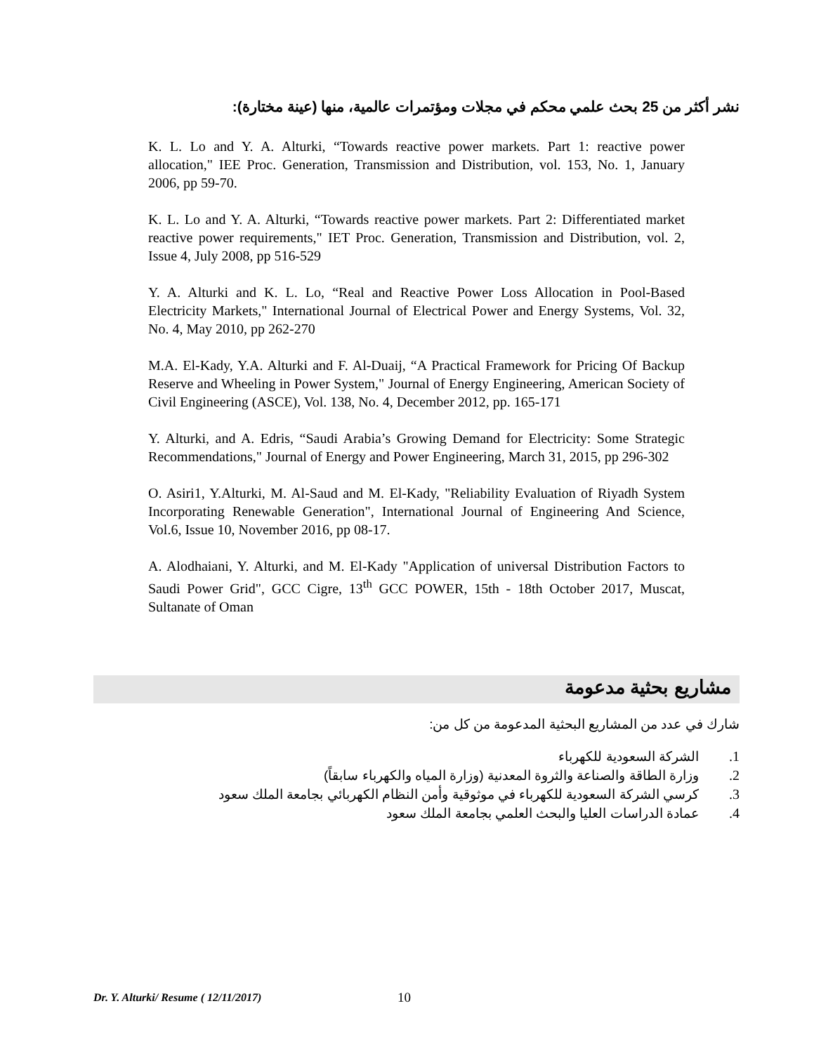نشر أكثر من 25 بحث علمي محكم في مجلات ومؤتمرات عالمية، منها (عينة مختارة):
K. L. Lo and Y. A. Alturki, “Towards reactive power markets. Part 1: reactive power allocation," IEE Proc. Generation, Transmission and Distribution, vol. 153, No. 1, January 2006, pp 59-70.
K. L. Lo and Y. A. Alturki, “Towards reactive power markets. Part 2: Differentiated market reactive power requirements," IET Proc. Generation, Transmission and Distribution, vol. 2, Issue 4, July 2008, pp 516-529
Y. A. Alturki and K. L. Lo, “Real and Reactive Power Loss Allocation in Pool-Based Electricity Markets," International Journal of Electrical Power and Energy Systems, Vol. 32, No. 4, May 2010, pp 262-270
M.A. El-Kady, Y.A. Alturki and F. Al-Duaij, “A Practical Framework for Pricing Of Backup Reserve and Wheeling in Power System," Journal of Energy Engineering, American Society of Civil Engineering (ASCE), Vol. 138, No. 4, December 2012, pp. 165-171
Y. Alturki, and A. Edris, “Saudi Arabia’s Growing Demand for Electricity: Some Strategic Recommendations," Journal of Energy and Power Engineering, March 31, 2015, pp 296-302
O. Asiri1, Y.Alturki, M. Al-Saud and M. El-Kady, "Reliability Evaluation of Riyadh System Incorporating Renewable Generation", International Journal of Engineering And Science, Vol.6, Issue 10, November 2016, pp 08-17.
A. Alodhaiani, Y. Alturki, and M. El-Kady "Application of universal Distribution Factors to Saudi Power Grid", GCC Cigre, 13<sup>th</sup> GCC POWER, 15th - 18th October 2017, Muscat, Sultanate of Oman
مشاريع بحثية مدعومة
شارك في عدد من المشاريع البحثية المدعومة من كل من:
1. الشركة السعودية للكهرباء
2. وزارة الطاقة والصناعة والثروة المعدنية (وزارة المياه والكهرباء سابقاً)
3. كرسي الشركة السعودية للكهرباء في موثوقية وأمن النظام الكهربائي بجامعة الملك سعود
4. عمادة الدراسات العليا والبحث العلمي بجامعة الملك سعود
Dr. Y. Alturki/ Resume ( 12/11/2017)
10